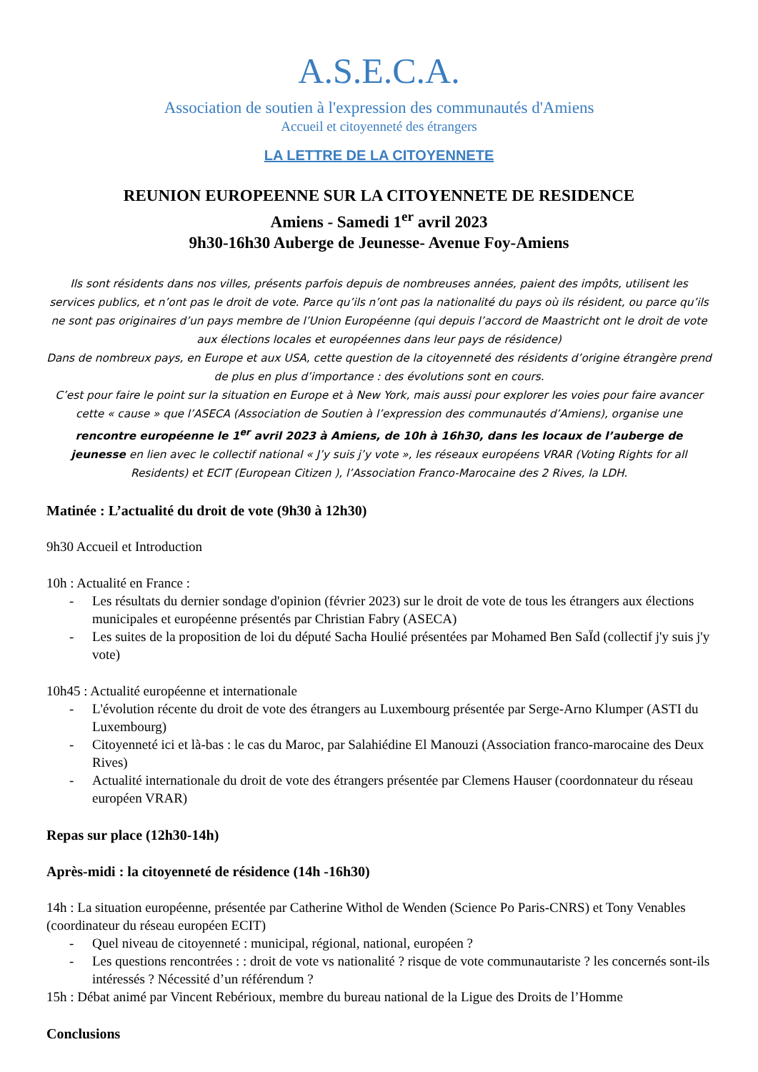A.S.E.C.A.
Association de soutien à l'expression des communautés d'Amiens
Accueil et citoyenneté des étrangers
LA LETTRE DE LA CITOYENNETE
REUNION EUROPEENNE SUR LA CITOYENNETE DE RESIDENCE
Amiens - Samedi 1<sup>er</sup> avril 2023
9h30-16h30 Auberge de Jeunesse- Avenue Foy-Amiens
Ils sont résidents dans nos villes, présents parfois depuis de nombreuses années, paient des impôts, utilisent les services publics, et n’ont pas le droit de vote. Parce qu’ils n’ont pas la nationalité du pays où ils résident, ou parce qu’ils ne sont pas originaires d’un pays membre de l’Union Européenne (qui depuis l’accord de Maastricht ont le droit de vote aux élections locales et européennes dans leur pays de résidence)
Dans de nombreux pays, en Europe et aux USA, cette question de la citoyenneté des résidents d’origine étrangère prend de plus en plus d’importance : des évolutions sont en cours.
C’est pour faire le point sur la situation en Europe et à New York, mais aussi pour explorer les voies pour faire avancer cette « cause » que l’ASECA (Association de Soutien à l’expression des communautés d’Amiens), organise une rencontre européenne le 1<sup>er</sup> avril 2023 à Amiens, de 10h à 16h30, dans les locaux de l’auberge de jeunesse en lien avec le collectif national « J’y suis j’y vote », les réseaux européens VRAR (Voting Rights for all Residents) et ECIT (European Citizen ), l’Association Franco-Marocaine des 2 Rives, la LDH.
Matinée : L’actualité du droit de vote (9h30 à 12h30)
9h30 Accueil et Introduction
10h : Actualité en France :
- Les résultats du dernier sondage d'opinion (février 2023) sur le droit de vote de tous les étrangers aux élections municipales et européenne présentés par Christian Fabry (ASECA)
- Les suites de la proposition de loi du député Sacha Houlié présentées par Mohamed Ben SaÏd (collectif j'y suis j'y vote)
10h45 : Actualité européenne et internationale
- L'évolution récente du droit de vote des étrangers au Luxembourg présentée par Serge-Arno Klumper (ASTI du Luxembourg)
- Citoyenneté ici et là-bas : le cas du Maroc, par Salahiédine El Manouzi (Association franco-marocaine des Deux Rives)
- Actualité internationale du droit de vote des étrangers présentée par Clemens Hauser (coordonnateur du réseau européen VRAR)
Repas sur place (12h30-14h)
Après-midi : la citoyenneté de résidence (14h -16h30)
14h : La situation européenne, présentée par Catherine Withol de Wenden (Science Po Paris-CNRS) et Tony Venables (coordinateur du réseau européen ECIT)
- Quel niveau de citoyenneté : municipal, régional, national, européen ?
- Les questions rencontrées : : droit de vote vs nationalité ? risque de vote communautariste ? les concernés sont-ils intéressés ? Nécessité d’un référendum ?
15h : Débat animé par Vincent Rebérioux, membre du bureau national de la Ligue des Droits de l’Homme
Conclusions